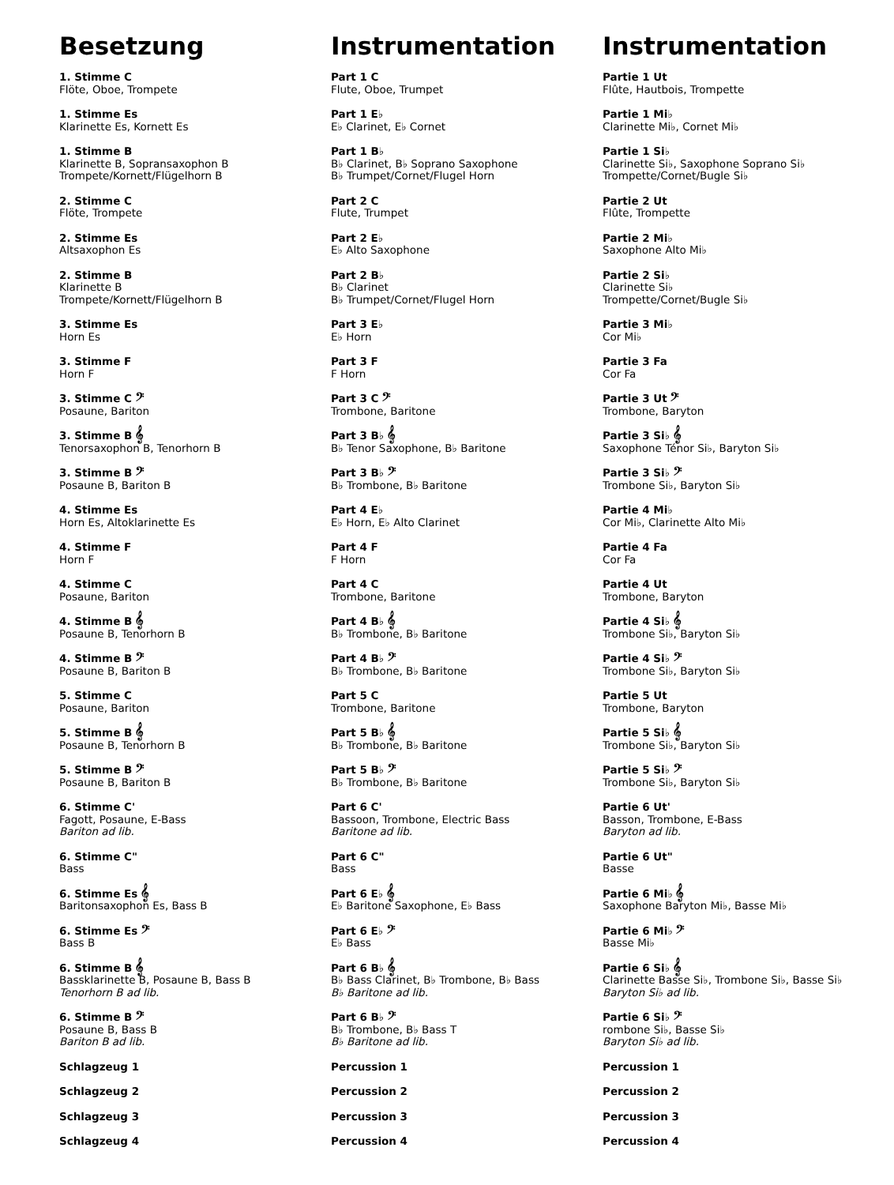Besetzung
1. Stimme C
Flöte, Oboe, Trompete
1. Stimme Es
Klarinette Es, Kornett Es
1. Stimme B
Klarinette B, Sopransaxophon B
Trompete/Kornett/Flügelhorn B
2. Stimme C
Flöte, Trompete
2. Stimme Es
Altsaxophon Es
2. Stimme B
Klarinette B
Trompete/Kornett/Flügelhorn B
3. Stimme Es
Horn Es
3. Stimme F
Horn F
3. Stimme C 𝄢
Posaune, Bariton
3. Stimme B 𝄞
Tenorsaxophon B, Tenorhorn B
3. Stimme B 𝄢
Posaune B, Bariton B
4. Stimme Es
Horn Es, Altoklarinette Es
4. Stimme F
Horn F
4. Stimme C
Posaune, Bariton
4. Stimme B 𝄞
Posaune B, Tenorhorn B
4. Stimme B 𝄢
Posaune B, Bariton B
5. Stimme C
Posaune, Bariton
5. Stimme B 𝄞
Posaune B, Tenorhorn B
5. Stimme B 𝄢
Posaune B, Bariton B
6. Stimme C'
Fagott, Posaune, E-Bass
Bariton ad lib.
6. Stimme C"
Bass
6. Stimme Es 𝄞
Baritonsaxophon Es, Bass B
6. Stimme Es 𝄢
Bass B
6. Stimme B 𝄞
Bassklarinette B, Posaune B, Bass B
Tenorhorn B ad lib.
6. Stimme B 𝄢
Posaune B, Bass B
Bariton B ad lib.
Schlagzeug 1
Schlagzeug 2
Schlagzeug 3
Schlagzeug 4
Instrumentation
Part 1 C
Flute, Oboe, Trumpet
Part 1 E♭
E♭ Clarinet, E♭ Cornet
Part 1 B♭
B♭ Clarinet, B♭ Soprano Saxophone
B♭ Trumpet/Cornet/Flugel Horn
Part 2 C
Flute, Trumpet
Part 2 E♭
E♭ Alto Saxophone
Part 2 B♭
B♭ Clarinet
B♭ Trumpet/Cornet/Flugel Horn
Part 3 E♭
E♭ Horn
Part 3 F
F Horn
Part 3 C 𝄢
Trombone, Baritone
Part 3 B♭ 𝄞
B♭ Tenor Saxophone, B♭ Baritone
Part 3 B♭ 𝄢
B♭ Trombone, B♭ Baritone
Part 4 E♭
E♭ Horn, E♭ Alto Clarinet
Part 4 F
F Horn
Part 4 C
Trombone, Baritone
Part 4 B♭ 𝄞
B♭ Trombone, B♭ Baritone
Part 4 B♭ 𝄢
B♭ Trombone, B♭ Baritone
Part 5 C
Trombone, Baritone
Part 5 B♭ 𝄞
B♭ Trombone, B♭ Baritone
Part 5 B♭ 𝄢
B♭ Trombone, B♭ Baritone
Part 6 C'
Bassoon, Trombone, Electric Bass
Baritone ad lib.
Part 6 C"
Bass
Part 6 E♭ 𝄞
E♭ Baritone Saxophone, E♭ Bass
Part 6 E♭ 𝄢
E♭ Bass
Part 6 B♭ 𝄞
B♭ Bass Clarinet, B♭ Trombone, B♭ Bass
B♭ Baritone ad lib.
Part 6 B♭ 𝄢
B♭ Trombone, B♭ Bass T
B♭ Baritone ad lib.
Percussion 1
Percussion 2
Percussion 3
Percussion 4
Instrumentation
Partie 1 Ut
Flûte, Hautbois, Trompette
Partie 1 Mi♭
Clarinette Mi♭, Cornet Mi♭
Partie 1 Si♭
Clarinette Si♭, Saxophone Soprano Si♭
Trompette/Cornet/Bugle Si♭
Partie 2 Ut
Flûte, Trompette
Partie 2 Mi♭
Saxophone Alto Mi♭
Partie 2 Si♭
Clarinette Si♭
Trompette/Cornet/Bugle Si♭
Partie 3 Mi♭
Cor Mi♭
Partie 3 Fa
Cor Fa
Partie 3 Ut 𝄢
Trombone, Baryton
Partie 3 Si♭ 𝄞
Saxophone Ténor Si♭, Baryton Si♭
Partie 3 Si♭ 𝄢
Trombone Si♭, Baryton Si♭
Partie 4 Mi♭
Cor Mi♭, Clarinette Alto Mi♭
Partie 4 Fa
Cor Fa
Partie 4 Ut
Trombone, Baryton
Partie 4 Si♭ 𝄞
Trombone Si♭, Baryton Si♭
Partie 4 Si♭ 𝄢
Trombone Si♭, Baryton Si♭
Partie 5 Ut
Trombone, Baryton
Partie 5 Si♭ 𝄞
Trombone Si♭, Baryton Si♭
Partie 5 Si♭ 𝄢
Trombone Si♭, Baryton Si♭
Partie 6 Ut'
Basson, Trombone, E-Bass
Baryton ad lib.
Partie 6 Ut"
Basse
Partie 6 Mi♭ 𝄞
Saxophone Baryton Mi♭, Basse Mi♭
Partie 6 Mi♭ 𝄢
Basse Mi♭
Partie 6 Si♭ 𝄞
Clarinette Basse Si♭, Trombone Si♭, Basse Si♭
Baryton Si♭ ad lib.
Partie 6 Si♭ 𝄢
rombone Si♭, Basse Si♭
Baryton Si♭ ad lib.
Percussion 1
Percussion 2
Percussion 3
Percussion 4